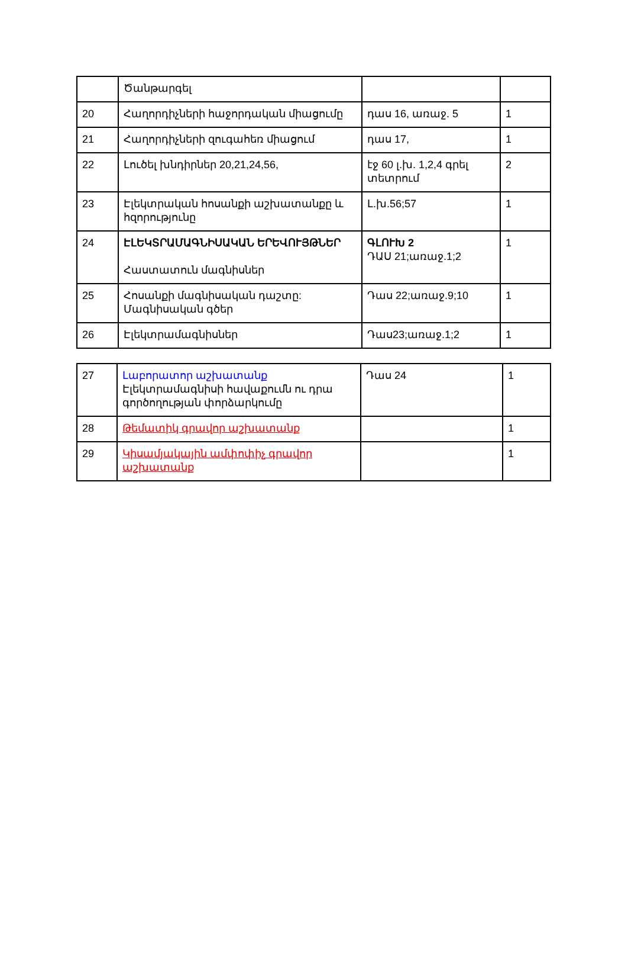| | Ծանթարգել | | |
| 20 | Հաղորդիչների հաջորդական միացումը | դաս 16, առաջ. 5 | 1 |
| 21 | Հաղորդիչների զուգահեռ միացում | դաս 17, | 1 |
| 22 | Լուծել խնդիրներ 20,21,24,56, | էջ 60 լ.խ. 1,2,4 գրել տետրում | 2 |
| 23 | Էլեկտրական հոսանքի աշխատանքը և հզորությունը | Լ.խ.56;57 | 1 |
| 24 | ԷԼԵԿՏՐԱՄԱԳՆԻՍԱԿԱՆ ԵՐԵՎՈՒՅԹՆԵՐ Հաստատուն մագնիսներ | ԳԼՈՒԽ 2 ԴԱՍ 21;առաջ.1;2 | 1 |
| 25 | Հոսանքի մագնիսական դաշտը: Մագնիսական գծեր | Դաս 22;առաջ.9;10 | 1 |
| 26 | Էլեկտրամագնիսներ | Դաս23;առաջ.1;2 | 1 |
| 27 | Լաբորատոր աշխատանք Էլեկտրամագնիսի հավաքումն ու դրա գործողության փորձարկումը | Դաս 24 | 1 |
| 28 | Թեմատիկ գրավոր աշխատանք | | 1 |
| 29 | Կիսամյակային ամփոփիչ գրավոր աշխատանք | | 1 |